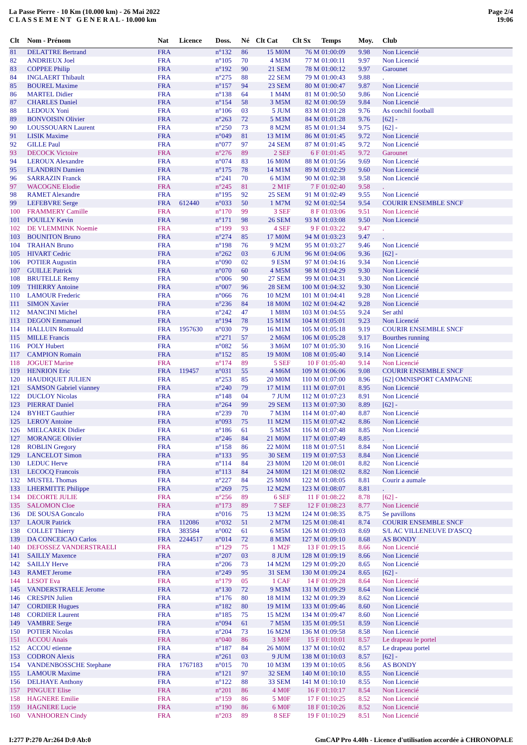La Passe Pierre - 10 Km (10.000 km) - 26 Mai 2022
C L A S S E M E N T G E N E R A L - 10.000 km
Page 2/4
19:06
| Clt | Nom - Prénom | Nat | Licence | Doss. | Né | Clt Cat | Clt Sx | Temps | Moy. | Club |
| --- | --- | --- | --- | --- | --- | --- | --- | --- | --- | --- |
| 81 | DELATTRE Bertrand | FRA | | n°132 | 86 | 15 M0M | 76 M | 01:00:09 | 9.98 | Non Licencié |
| 82 | ANDRIEUX Joel | FRA | | n°105 | 70 | 4 M3M | 77 M | 01:00:11 | 9.97 | Non Licencié |
| 83 | COPPEE Philip | FRA | | n°192 | 90 | 21 SEM | 78 M | 01:00:12 | 9.97 | Garounet |
| 84 | INGLAERT Thibault | FRA | | n°275 | 88 | 22 SEM | 79 M | 01:00:43 | 9.88 | . |
| 85 | BOUREL Maxime | FRA | | n°157 | 94 | 23 SEM | 80 M | 01:00:47 | 9.87 | Non Licencié |
| 86 | MARTEL Didier | FRA | | n°138 | 64 | 1 M4M | 81 M | 01:00:50 | 9.86 | Non Licencié |
| 87 | CHARLES Daniel | FRA | | n°154 | 58 | 3 M5M | 82 M | 01:00:59 | 9.84 | Non Licencié |
| 88 | LEDOUX Yoni | FRA | | n°106 | 03 | 5 JUM | 83 M | 01:01:28 | 9.76 | As conchil football |
| 89 | BONVOISIN Olivier | FRA | | n°263 | 72 | 5 M3M | 84 M | 01:01:28 | 9.76 | [62] - |
| 90 | LOUSSOUARN Laurent | FRA | | n°250 | 73 | 8 M2M | 85 M | 01:01:34 | 9.75 | [62] - |
| 91 | LISIK Maxime | FRA | | n°049 | 81 | 13 M1M | 86 M | 01:01:45 | 9.72 | Non Licencié |
| 92 | GILLE Paul | FRA | | n°077 | 97 | 24 SEM | 87 M | 01:01:45 | 9.72 | Non Licencié |
| 93 | DECOCK Victoire | FRA | | n°276 | 89 | 2 SEF | 6 F | 01:01:45 | 9.72 | Garounet |
| 94 | LEROUX Alexandre | FRA | | n°074 | 83 | 16 M0M | 88 M | 01:01:56 | 9.69 | Non Licencié |
| 95 | FLANDRIN Damien | FRA | | n°175 | 78 | 14 M1M | 89 M | 01:02:29 | 9.60 | Non Licencié |
| 96 | SARRAZIN Franck | FRA | | n°241 | 70 | 6 M3M | 90 M | 01:02:38 | 9.58 | Non Licencié |
| 97 | WACOGNE Elodie | FRA | | n°245 | 81 | 2 M1F | 7 F | 01:02:40 | 9.58 | . |
| 98 | RAMET Alexandre | FRA | | n°195 | 92 | 25 SEM | 91 M | 01:02:49 | 9.55 | Non Licencié |
| 99 | LEFEBVRE Serge | FRA | 612440 | n°033 | 50 | 1 M7M | 92 M | 01:02:54 | 9.54 | COURIR ENSEMBLE SNCF |
| 100 | FRAMMERY Camille | FRA | | n°170 | 99 | 3 SEF | 8 F | 01:03:06 | 9.51 | Non Licencié |
| 101 | POUILLY Kevin | FRA | | n°171 | 98 | 26 SEM | 93 M | 01:03:08 | 9.50 | Non Licencié |
| 102 | DE VLEMMINK Noemie | FRA | | n°199 | 93 | 4 SEF | 9 F | 01:03:22 | 9.47 | . |
| 103 | BOUNITON Bruno | FRA | | n°274 | 85 | 17 M0M | 94 M | 01:03:23 | 9.47 | . |
| 104 | TRAHAN Bruno | FRA | | n°198 | 76 | 9 M2M | 95 M | 01:03:27 | 9.46 | Non Licencié |
| 105 | HIVART Cedric | FRA | | n°262 | 03 | 6 JUM | 96 M | 01:04:06 | 9.36 | [62] - |
| 106 | POTIER Augustin | FRA | | n°090 | 02 | 9 ESM | 97 M | 01:04:16 | 9.34 | Non Licencié |
| 107 | GUILLE Patrick | FRA | | n°070 | 60 | 4 M5M | 98 M | 01:04:29 | 9.30 | Non Licencié |
| 108 | BRUTELLE Remy | FRA | | n°006 | 90 | 27 SEM | 99 M | 01:04:31 | 9.30 | Non Licencié |
| 109 | THIERRY Antoine | FRA | | n°007 | 96 | 28 SEM | 100 M | 01:04:32 | 9.30 | Non Licencié |
| 110 | LAMOUR Frederic | FRA | | n°066 | 76 | 10 M2M | 101 M | 01:04:41 | 9.28 | Non Licencié |
| 111 | SIMON Xavier | FRA | | n°236 | 84 | 18 M0M | 102 M | 01:04:42 | 9.28 | Non Licencié |
| 112 | MANCINI Michel | FRA | | n°242 | 47 | 1 M8M | 103 M | 01:04:55 | 9.24 | Ser athl |
| 113 | DEGON Emmanuel | FRA | | n°194 | 78 | 15 M1M | 104 M | 01:05:01 | 9.23 | Non Licencié |
| 114 | HALLUIN Romuald | FRA | 1957630 | n°030 | 79 | 16 M1M | 105 M | 01:05:18 | 9.19 | COURIR ENSEMBLE SNCF |
| 115 | MILLE Francis | FRA | | n°271 | 57 | 2 M6M | 106 M | 01:05:28 | 9.17 | Bourthes running |
| 116 | POLY Hubert | FRA | | n°082 | 56 | 3 M6M | 107 M | 01:05:30 | 9.16 | Non Licencié |
| 117 | CAMPION Romain | FRA | | n°152 | 85 | 19 M0M | 108 M | 01:05:40 | 9.14 | Non Licencié |
| 118 | JOGUET Marine | FRA | | n°174 | 89 | 5 SEF | 10 F | 01:05:40 | 9.14 | Non Licencié |
| 119 | HENRION Eric | FRA | 119457 | n°031 | 55 | 4 M6M | 109 M | 01:06:06 | 9.08 | COURIR ENSEMBLE SNCF |
| 120 | HAUDIQUET JULIEN | FRA | | n°253 | 85 | 20 M0M | 110 M | 01:07:00 | 8.96 | [62] OMNISPORT CAMPAGNE |
| 121 | SAMSON Gabriel vianney | FRA | | n°240 | 79 | 17 M1M | 111 M | 01:07:01 | 8.95 | Non Licencié |
| 122 | DUCLOY Nicolas | FRA | | n°148 | 04 | 7 JUM | 112 M | 01:07:23 | 8.91 | Non Licencié |
| 123 | PIERRAT Daniel | FRA | | n°264 | 99 | 29 SEM | 113 M | 01:07:30 | 8.89 | [62] - |
| 124 | BYHET Gauthier | FRA | | n°239 | 70 | 7 M3M | 114 M | 01:07:40 | 8.87 | Non Licencié |
| 125 | LEROY Antoine | FRA | | n°093 | 75 | 11 M2M | 115 M | 01:07:42 | 8.86 | Non Licencié |
| 126 | MIELCAREK Didier | FRA | | n°186 | 61 | 5 M5M | 116 M | 01:07:48 | 8.85 | Non Licencié |
| 127 | MORANGE Olivier | FRA | | n°246 | 84 | 21 M0M | 117 M | 01:07:49 | 8.85 | . |
| 128 | ROBLIN Gregory | FRA | | n°158 | 86 | 22 M0M | 118 M | 01:07:51 | 8.84 | Non Licencié |
| 129 | LANCELOT Simon | FRA | | n°133 | 95 | 30 SEM | 119 M | 01:07:53 | 8.84 | Non Licencié |
| 130 | LEDUC Herve | FRA | | n°114 | 84 | 23 M0M | 120 M | 01:08:01 | 8.82 | Non Licencié |
| 131 | LECOCQ Francois | FRA | | n°113 | 84 | 24 M0M | 121 M | 01:08:02 | 8.82 | Non Licencié |
| 132 | MUSTEL Thomas | FRA | | n°227 | 84 | 25 M0M | 122 M | 01:08:05 | 8.81 | Courir a aumale |
| 133 | LHERMITTE Philippe | FRA | | n°269 | 75 | 12 M2M | 123 M | 01:08:07 | 8.81 | . |
| 134 | DECORTE JULIE | FRA | | n°256 | 89 | 6 SEF | 11 F | 01:08:22 | 8.78 | [62] - |
| 135 | SALOMON Cloe | FRA | | n°173 | 89 | 7 SEF | 12 F | 01:08:23 | 8.77 | Non Licencié |
| 136 | DE SOUSA Goncalo | FRA | | n°016 | 75 | 13 M2M | 124 M | 01:08:35 | 8.75 | Se pavillons |
| 137 | LAOUR Patrick | FRA | 112086 | n°032 | 51 | 2 M7M | 125 M | 01:08:41 | 8.74 | COURIR ENSEMBLE SNCF |
| 138 | COLLET Thierry | FRA | 383584 | n°002 | 61 | 6 M5M | 126 M | 01:09:03 | 8.69 | S/L AC VILLENEUVE D'ASCQ |
| 139 | DA CONCEICAO Carlos | FRA | 2244517 | n°014 | 72 | 8 M3M | 127 M | 01:09:10 | 8.68 | AS BONDY |
| 140 | DEFOSSEZ VANDERSTRAELI | FRA | | n°129 | 75 | 1 M2F | 13 F | 01:09:15 | 8.66 | Non Licencié |
| 141 | SAILLY Maxence | FRA | | n°207 | 03 | 8 JUM | 128 M | 01:09:19 | 8.66 | Non Licencié |
| 142 | SAILLY Herve | FRA | | n°206 | 73 | 14 M2M | 129 M | 01:09:20 | 8.65 | Non Licencié |
| 143 | RAMET Jerome | FRA | | n°249 | 95 | 31 SEM | 130 M | 01:09:24 | 8.65 | [62] - |
| 144 | LESOT Eva | FRA | | n°179 | 05 | 1 CAF | 14 F | 01:09:28 | 8.64 | Non Licencié |
| 145 | VANDERSTRAELE Jerome | FRA | | n°130 | 72 | 9 M3M | 131 M | 01:09:29 | 8.64 | Non Licencié |
| 146 | CRESPIN Julien | FRA | | n°176 | 80 | 18 M1M | 132 M | 01:09:39 | 8.62 | Non Licencié |
| 147 | CORDIER Hugues | FRA | | n°182 | 80 | 19 M1M | 133 M | 01:09:46 | 8.60 | Non Licencié |
| 148 | CORDIER Laurent | FRA | | n°185 | 75 | 15 M2M | 134 M | 01:09:47 | 8.60 | Non Licencié |
| 149 | VAMBRE Serge | FRA | | n°094 | 61 | 7 M5M | 135 M | 01:09:51 | 8.59 | Non Licencié |
| 150 | POTIER Nicolas | FRA | | n°204 | 73 | 16 M2M | 136 M | 01:09:58 | 8.58 | Non Licencié |
| 151 | ACCOU Anais | FRA | | n°040 | 86 | 3 M0F | 15 F | 01:10:01 | 8.57 | Le drapeau le portel |
| 152 | ACCOU etienne | FRA | | n°187 | 84 | 26 M0M | 137 M | 01:10:02 | 8.57 | Le drapeau portel |
| 153 | CODRON Alexis | FRA | | n°261 | 03 | 9 JUM | 138 M | 01:10:03 | 8.57 | [62] - |
| 154 | VANDENBOSSCHE Stephane | FRA | 1767183 | n°015 | 70 | 10 M3M | 139 M | 01:10:05 | 8.56 | AS BONDY |
| 155 | LAMOUR Maxime | FRA | | n°121 | 97 | 32 SEM | 140 M | 01:10:10 | 8.55 | Non Licencié |
| 156 | DELHAYE Anthony | FRA | | n°122 | 88 | 33 SEM | 141 M | 01:10:10 | 8.55 | Non Licencié |
| 157 | PINGUET Elise | FRA | | n°201 | 86 | 4 M0F | 16 F | 01:10:17 | 8.54 | Non Licencié |
| 158 | HAGNERE Emilie | FRA | | n°159 | 86 | 5 M0F | 17 F | 01:10:25 | 8.52 | Non Licencié |
| 159 | HAGNERE Lucie | FRA | | n°190 | 86 | 6 M0F | 18 F | 01:10:26 | 8.52 | Non Licencié |
| 160 | VANHOOREN Cindy | FRA | | n°203 | 89 | 8 SEF | 19 F | 01:10:29 | 8.51 | Non Licencié |
I:277 P:270 Ar:264 D:0 Ab:0 GmCAP Pro 4.40h - Licence d'utilisation accordée à CHRONOPALE